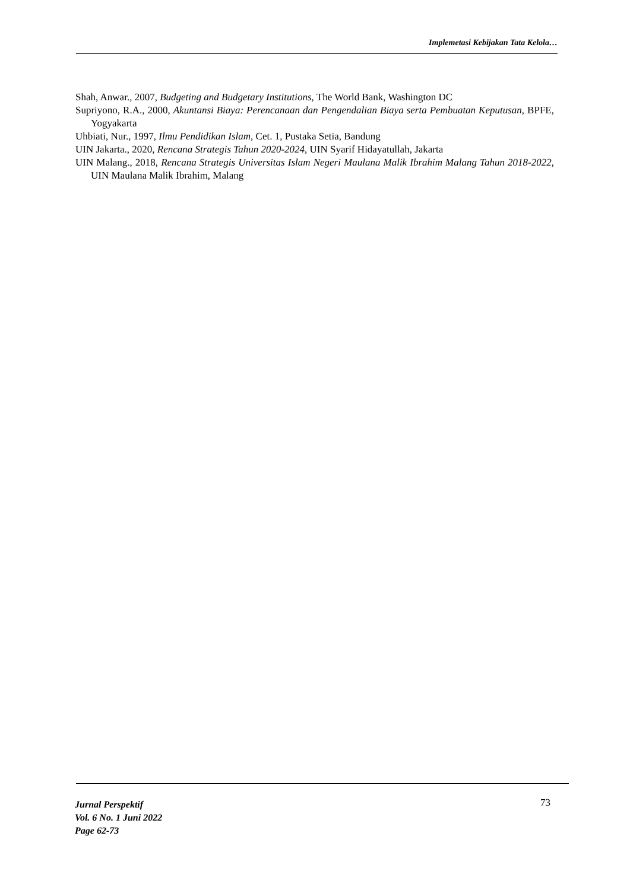Implemetasi Kebijakan Tata Kelola…
Shah, Anwar., 2007, Budgeting and Budgetary Institutions, The World Bank, Washington DC
Supriyono, R.A., 2000, Akuntansi Biaya: Perencanaan dan Pengendalian Biaya serta Pembuatan Keputusan, BPFE, Yogyakarta
Uhbiati, Nur., 1997, Ilmu Pendidikan Islam, Cet. 1, Pustaka Setia, Bandung
UIN Jakarta., 2020, Rencana Strategis Tahun 2020-2024, UIN Syarif Hidayatullah, Jakarta
UIN Malang., 2018, Rencana Strategis Universitas Islam Negeri Maulana Malik Ibrahim Malang Tahun 2018-2022, UIN Maulana Malik Ibrahim, Malang
Jurnal Perspektif
Vol. 6 No. 1 Juni 2022
Page 62-73
73